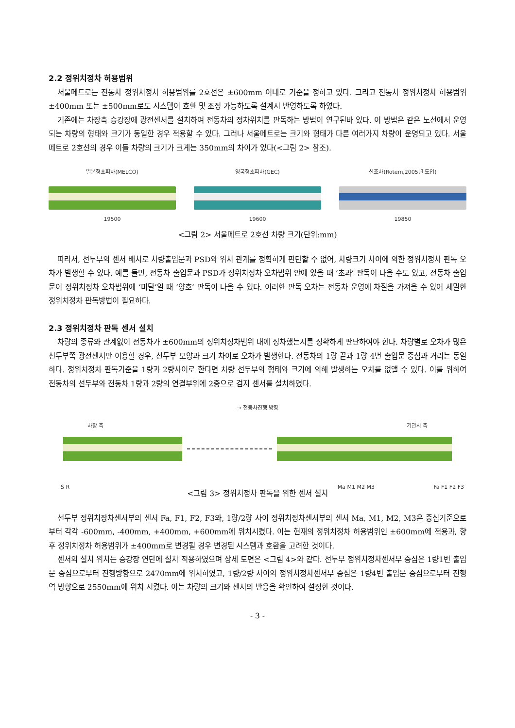2.2 정위치정차 허용범위
서울메트로는 전동차 정위치정차 허용범위를 2호선은 ±600mm 이내로 기준을 정하고 있다. 그리고 전동차 정위치정차 허용범위 ±400mm 또는 ±500mm로도 시스템이 호환 및 조정 가능하도록 설계시 반영하도록 하였다.
기존에는 차장측 승강장에 광전센서를 설치하여 전동차의 정차위치를 판독하는 방법이 연구된바 있다. 이 방법은 같은 노선에서 운영되는 차량의 형태와 크기가 동일한 경우 적용할 수 있다. 그러나 서울메트로는 크기와 형태가 다른 여러가지 차량이 운영되고 있다. 서울메트로 2호선의 경우 이들 차량의 크기가 크게는 350mm의 차이가 있다(<그림 2> 참조).
일본형초퍼차(MELCO)
19500
영국형초퍼차(GEC)
19600
신조차(Rotem,2005년 도입)
19850
<그림 2> 서울메트로 2호선 차량 크기(단위:mm)
따라서, 선두부의 센서 배치로 차량출입문과 PSD와 위치 관계를 정확하게 판단할 수 없어, 차량크기 차이에 의한 정위치정차 판독 오차가 발생할 수 있다. 예를 들면, 전동차 출입문과 PSD가 정위치정차 오차범위 안에 있을 때 ‘초과’ 판독이 나올 수도 있고, 전동차 출입문이 정위치정차 오차범위에 ‘미달’일 때 ‘양호’ 판독이 나올 수 있다. 이러한 판독 오차는 전동차 운영에 차질을 가져올 수 있어 세밀한 정위치정차 판독방법이 필요하다.
2.3 정위치정차 판독 센서 설치
차량의 종류와 관계없이 전동차가 ±600mm의 정위치정차범위 내에 정차했는지를 정확하게 판단하여야 한다. 차량별로 오차가 많은 선두부쪽 광전센서만 이용할 경우, 선두부 모양과 크기 차이로 오차가 발생한다. 전동차의 1량 끝과 1량 4번 출입문 중심과 거리는 동일하다. 정위치정차 판독기준을 1량과 2량사이로 한다면 차량 선두부의 형태와 크기에 의해 발생하는 오차를 없앨 수 있다. 이를 위하여 전동차의 선두부와 전동차 1량과 2량의 연결부위에 2중으로 검지 센서를 설치하였다.
→ 전동차진행 방향
차장 측 기관사 측
S R Ma M1 M2 M3 Fa F1 F2 F3
<그림 3> 정위치정차 판독을 위한 센서 설치
선두부 정위치장차센서부의 센서 Fa, F1, F2, F3와, 1량/2량 사이 정위치정차센서부의 센서 Ma, M1, M2, M3은 중심기준으로부터 각각 -600mm, -400mm, +400mm, +600mm에 위치시켰다. 이는 현재의 정위치정차 허용범위인 ±600mm에 적용과, 향후 정위치정차 허용범위가 ±400mm로 변경될 경우 변경된 시스템과 호환을 고려한 것이다.
센서의 설치 위치는 승강장 연단에 설치 적용하였으며 상세 도면은 <그림 4>와 같다. 선두부 정위치정차센서부 중심은 1량1번 출입문 중심으로부터 진행방향으로 2470mm에 위치하였고, 1량/2량 사이의 정위치정차센서부 중심은 1량4번 출입문 중심으로부터 진행역 방향으로 2550mm에 위치 시켰다. 이는 차량의 크기와 센서의 반응을 확인하여 설정한 것이다.
- 3 -